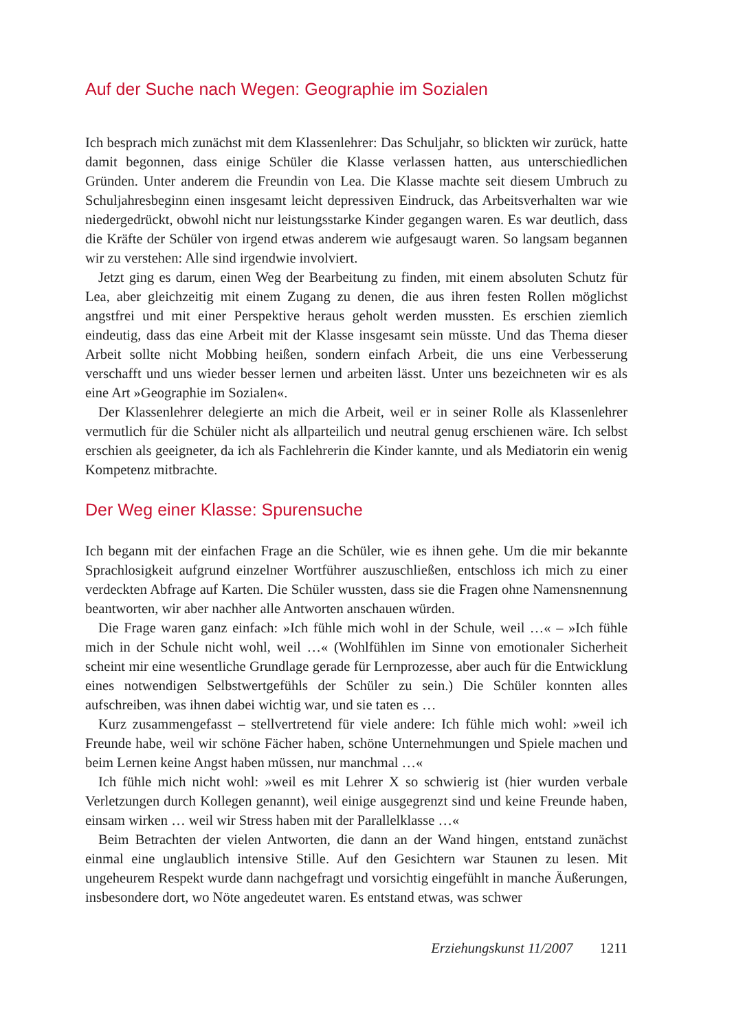Auf der Suche nach Wegen: Geographie im Sozialen
Ich besprach mich zunächst mit dem Klassenlehrer: Das Schuljahr, so blickten wir zurück, hatte damit begonnen, dass einige Schüler die Klasse verlassen hatten, aus unterschiedlichen Gründen. Unter anderem die Freundin von Lea. Die Klasse machte seit diesem Umbruch zu Schuljahresbeginn einen insgesamt leicht depressiven Eindruck, das Arbeitsverhalten war wie niedergedrückt, obwohl nicht nur leistungsstarke Kinder gegangen waren. Es war deutlich, dass die Kräfte der Schüler von irgend etwas anderem wie aufgesaugt waren. So langsam begannen wir zu verstehen: Alle sind irgendwie involviert.
Jetzt ging es darum, einen Weg der Bearbeitung zu finden, mit einem absoluten Schutz für Lea, aber gleichzeitig mit einem Zugang zu denen, die aus ihren festen Rollen möglichst angstfrei und mit einer Perspektive heraus geholt werden mussten. Es erschien ziemlich eindeutig, dass das eine Arbeit mit der Klasse insgesamt sein müsste. Und das Thema dieser Arbeit sollte nicht Mobbing heißen, sondern einfach Arbeit, die uns eine Verbesserung verschafft und uns wieder besser lernen und arbeiten lässt. Unter uns bezeichneten wir es als eine Art »Geographie im Sozialen«.
Der Klassenlehrer delegierte an mich die Arbeit, weil er in seiner Rolle als Klassenlehrer vermutlich für die Schüler nicht als allparteilich und neutral genug erschienen wäre. Ich selbst erschien als geeigneter, da ich als Fachlehrerin die Kinder kannte, und als Mediatorin ein wenig Kompetenz mitbrachte.
Der Weg einer Klasse: Spurensuche
Ich begann mit der einfachen Frage an die Schüler, wie es ihnen gehe. Um die mir bekannte Sprachlosigkeit aufgrund einzelner Wortführer auszuschließen, entschloss ich mich zu einer verdeckten Abfrage auf Karten. Die Schüler wussten, dass sie die Fragen ohne Namensnennung beantworten, wir aber nachher alle Antworten anschauen würden.
Die Frage waren ganz einfach: »Ich fühle mich wohl in der Schule, weil …« – »Ich fühle mich in der Schule nicht wohl, weil …« (Wohlfühlen im Sinne von emotionaler Sicherheit scheint mir eine wesentliche Grundlage gerade für Lernprozesse, aber auch für die Entwicklung eines notwendigen Selbstwertgefühls der Schüler zu sein.) Die Schüler konnten alles aufschreiben, was ihnen dabei wichtig war, und sie taten es …
Kurz zusammengefasst – stellvertretend für viele andere: Ich fühle mich wohl: »weil ich Freunde habe, weil wir schöne Fächer haben, schöne Unternehmungen und Spiele machen und beim Lernen keine Angst haben müssen, nur manchmal …«
Ich fühle mich nicht wohl: »weil es mit Lehrer X so schwierig ist (hier wurden verbale Verletzungen durch Kollegen genannt), weil einige ausgegrenzt sind und keine Freunde haben, einsam wirken … weil wir Stress haben mit der Parallelklasse …«
Beim Betrachten der vielen Antworten, die dann an der Wand hingen, entstand zunächst einmal eine unglaublich intensive Stille. Auf den Gesichtern war Staunen zu lesen. Mit ungeheurem Respekt wurde dann nachgefragt und vorsichtig eingefühlt in manche Äußerungen, insbesondere dort, wo Nöte angedeutet waren. Es entstand etwas, was schwer
Erziehungskunst 11/2007 1211